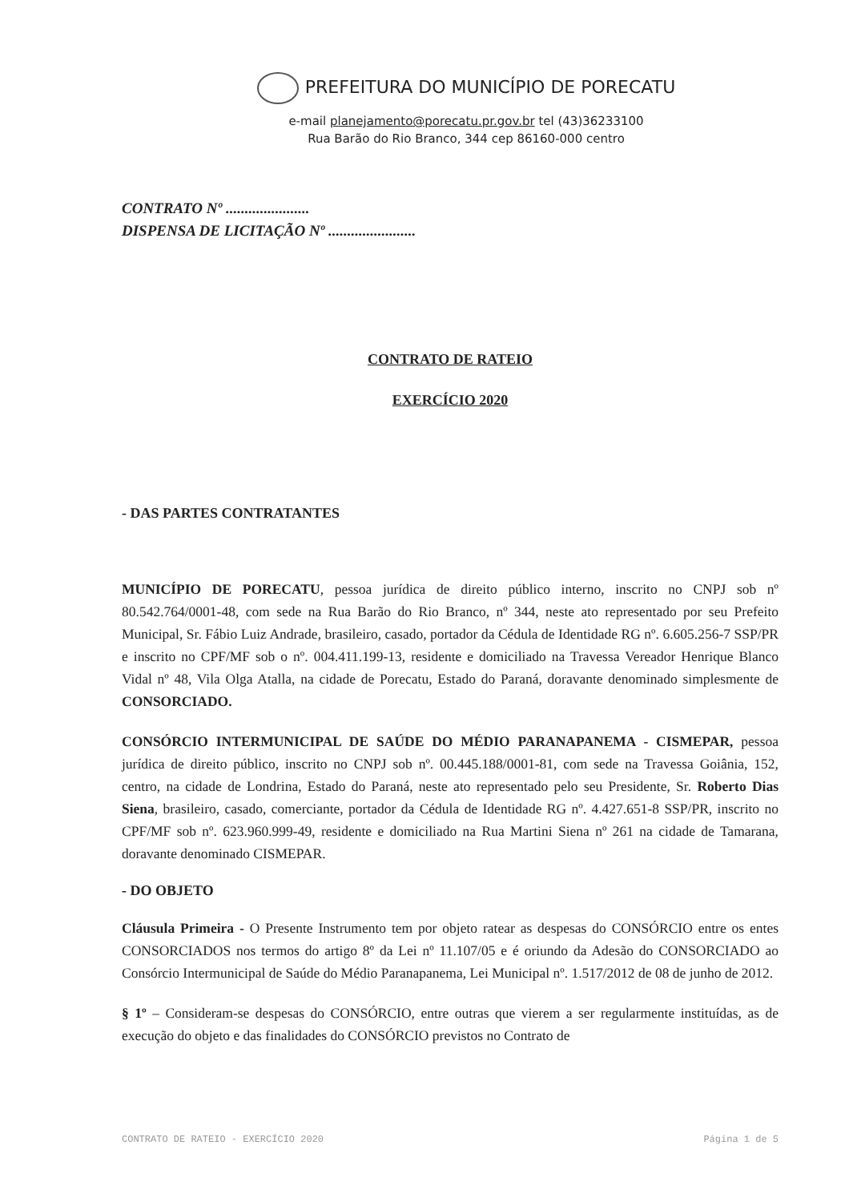PREFEITURA DO MUNICÍPIO DE PORECATU
e-mail planejamento@porecatu.pr.gov.br tel (43)36233100
Rua Barão do Rio Branco, 344 cep 86160-000 centro
CONTRATO Nº ......................
DISPENSA DE LICITAÇÃO Nº .......................
CONTRATO DE RATEIO
EXERCÍCIO 2020
- DAS PARTES CONTRATANTES
MUNICÍPIO DE PORECATU, pessoa jurídica de direito público interno, inscrito no CNPJ sob nº 80.542.764/0001-48, com sede na Rua Barão do Rio Branco, nº 344, neste ato representado por seu Prefeito Municipal, Sr. Fábio Luiz Andrade, brasileiro, casado, portador da Cédula de Identidade RG nº. 6.605.256-7 SSP/PR e inscrito no CPF/MF sob o nº. 004.411.199-13, residente e domiciliado na Travessa Vereador Henrique Blanco Vidal nº 48, Vila Olga Atalla, na cidade de Porecatu, Estado do Paraná, doravante denominado simplesmente de CONSORCIADO.
CONSÓRCIO INTERMUNICIPAL DE SAÚDE DO MÉDIO PARANAPANEMA - CISMEPAR, pessoa jurídica de direito público, inscrito no CNPJ sob nº. 00.445.188/0001-81, com sede na Travessa Goiânia, 152, centro, na cidade de Londrina, Estado do Paraná, neste ato representado pelo seu Presidente, Sr. Roberto Dias Siena, brasileiro, casado, comerciante, portador da Cédula de Identidade RG nº. 4.427.651-8 SSP/PR, inscrito no CPF/MF sob nº. 623.960.999-49, residente e domiciliado na Rua Martini Siena nº 261 na cidade de Tamarana, doravante denominado CISMEPAR.
- DO OBJETO
Cláusula Primeira - O Presente Instrumento tem por objeto ratear as despesas do CONSÓRCIO entre os entes CONSORCIADOS nos termos do artigo 8º da Lei nº 11.107/05 e é oriundo da Adesão do CONSORCIADO ao Consórcio Intermunicipal de Saúde do Médio Paranapanema, Lei Municipal nº. 1.517/2012 de 08 de junho de 2012.
§ 1º – Consideram-se despesas do CONSÓRCIO, entre outras que vierem a ser regularmente instituídas, as de execução do objeto e das finalidades do CONSÓRCIO previstos no Contrato de
CONTRATO DE RATEIO - EXERCÍCIO 2020 Página 1 de 5